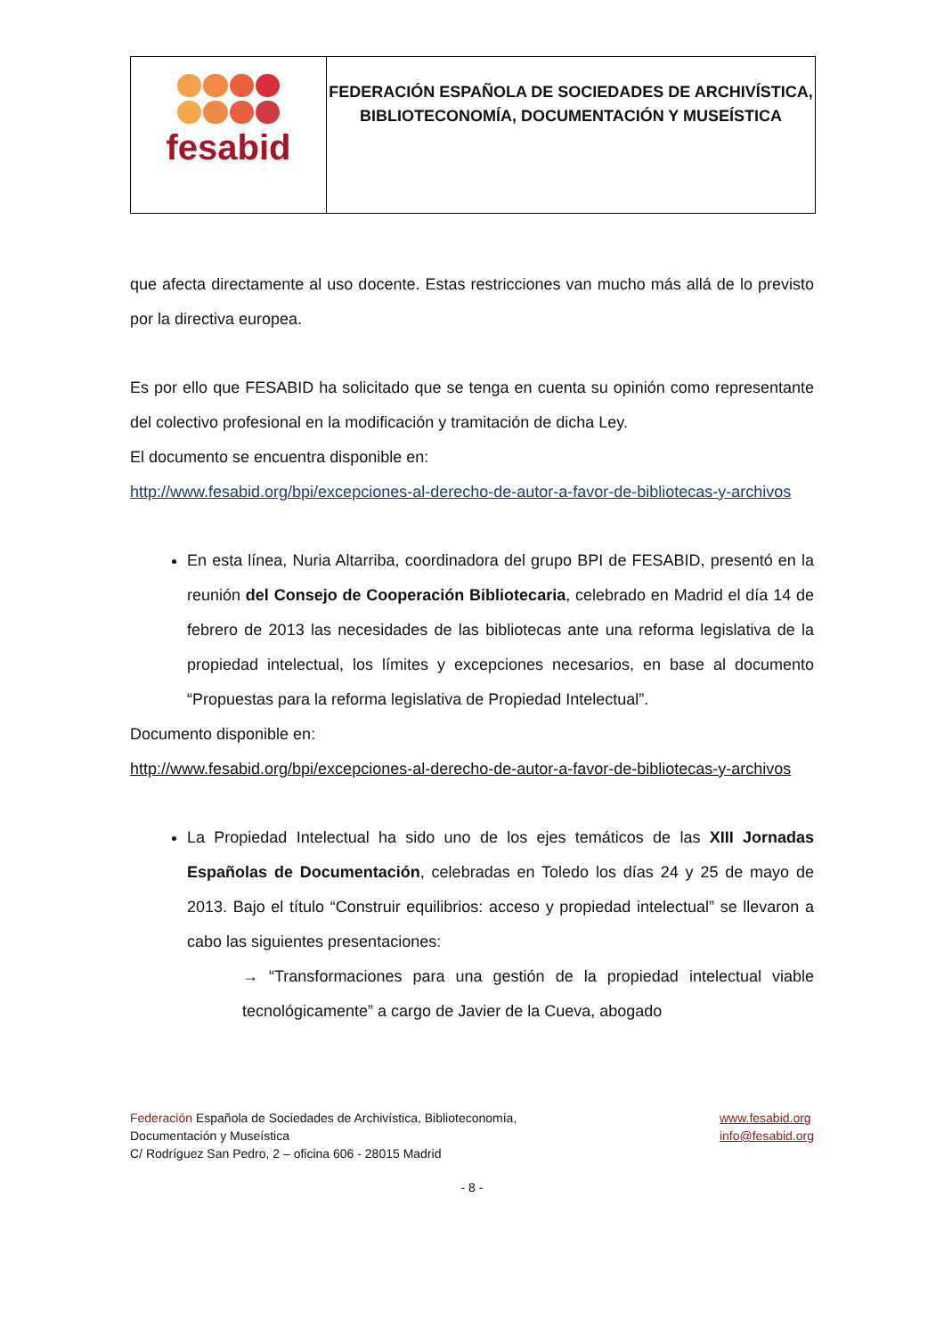| fesabid | FEDERACIÓN ESPAÑOLA DE SOCIEDADES DE ARCHIVÍSTICA, BIBLIOTECONOMÍA, DOCUMENTACIÓN Y MUSEÍSTICA |
que afecta directamente al uso docente. Estas restricciones van mucho más allá de lo previsto por la directiva europea.
Es por ello que FESABID ha solicitado que se tenga en cuenta su opinión como representante del colectivo profesional en la modificación y tramitación de dicha Ley.
El documento se encuentra disponible en:
http://www.fesabid.org/bpi/excepciones-al-derecho-de-autor-a-favor-de-bibliotecas-y-archivos
En esta línea, Nuria Altarriba, coordinadora del grupo BPI de FESABID, presentó en la reunión del Consejo de Cooperación Bibliotecaria, celebrado en Madrid el día 14 de febrero de 2013 las necesidades de las bibliotecas ante una reforma legislativa de la propiedad intelectual, los límites y excepciones necesarios, en base al documento “Propuestas para la reforma legislativa de Propiedad Intelectual”.
Documento disponible en:
http://www.fesabid.org/bpi/excepciones-al-derecho-de-autor-a-favor-de-bibliotecas-y-archivos
La Propiedad Intelectual ha sido uno de los ejes temáticos de las XIII Jornadas Españolas de Documentación, celebradas en Toledo los días 24 y 25 de mayo de 2013. Bajo el título “Construir equilibrios: acceso y propiedad intelectual” se llevaron a cabo las siguientes presentaciones:
→ “Transformaciones para una gestión de la propiedad intelectual viable tecnológicamente” a cargo de Javier de la Cueva, abogado
Federación Española de Sociedades de Archivística, Biblioteconomía,
Documentación y Museística
C/ Rodríguez San Pedro, 2 – oficina 606 - 28015 Madrid
www.fesabid.org
info@fesabid.org
- 8 -